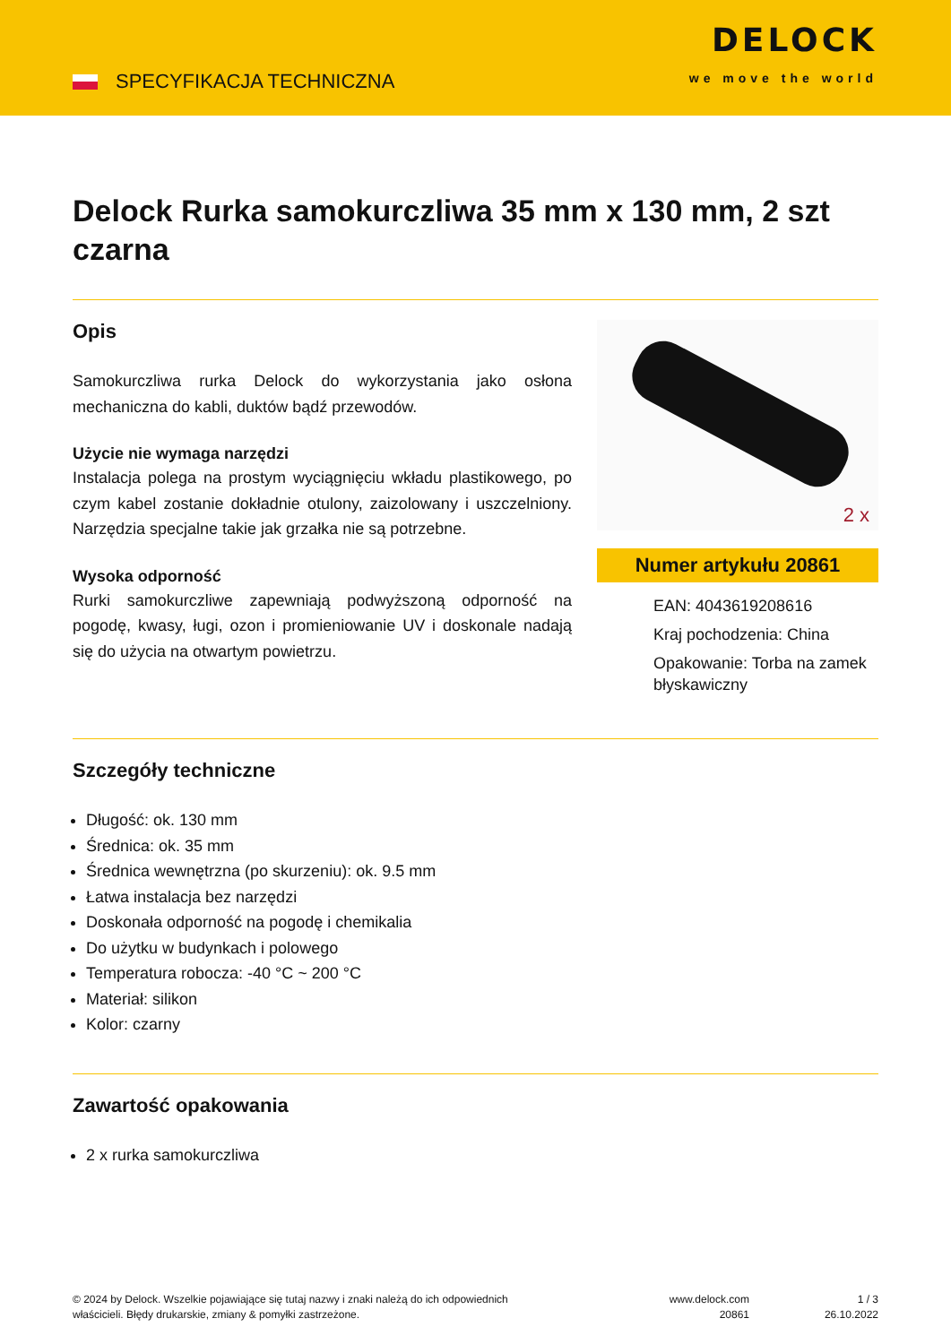SPECYFIKACJA TECHNICZNA
DELOCK
we move the world
Delock Rurka samokurczliwa 35 mm x 130 mm, 2 szt czarna
Opis
Samokurczliwa rurka Delock do wykorzystania jako osłona mechaniczna do kabli, duktów bądź przewodów.
Użycie nie wymaga narzędzi
Instalacja polega na prostym wyciągnięciu wkładu plastikowego, po czym kabel zostanie dokładnie otulony, zaizolowany i uszczelniony. Narzędzia specjalne takie jak grzałka nie są potrzebne.
Wysoka odporność
Rurki samokurczliwe zapewniają podwyższoną odporność na pogodę, kwasy, ługi, ozon i promieniowanie UV i doskonale nadają się do użycia na otwartym powietrzu.
2 x
Numer artykułu 20861
EAN: 4043619208616
Kraj pochodzenia: China
Opakowanie: Torba na zamek błyskawiczny
Szczegóły techniczne
Długość: ok. 130 mm
Średnica: ok. 35 mm
Średnica wewnętrzna (po skurzeniu): ok. 9.5 mm
Łatwa instalacja bez narzędzi
Doskonała odporność na pogodę i chemikalia
Do użytku w budynkach i polowego
Temperatura robocza: -40 °C ~ 200 °C
Materiał: silikon
Kolor: czarny
Zawartość opakowania
2 x rurka samokurczliwa
© 2024 by Delock. Wszelkie pojawiające się tutaj nazwy i znaki należą do ich odpowiednich właścicieli. Błędy drukarskie, zmiany & pomyłki zastrzeżone.
www.delock.com
20861
1 / 3
26.10.2022